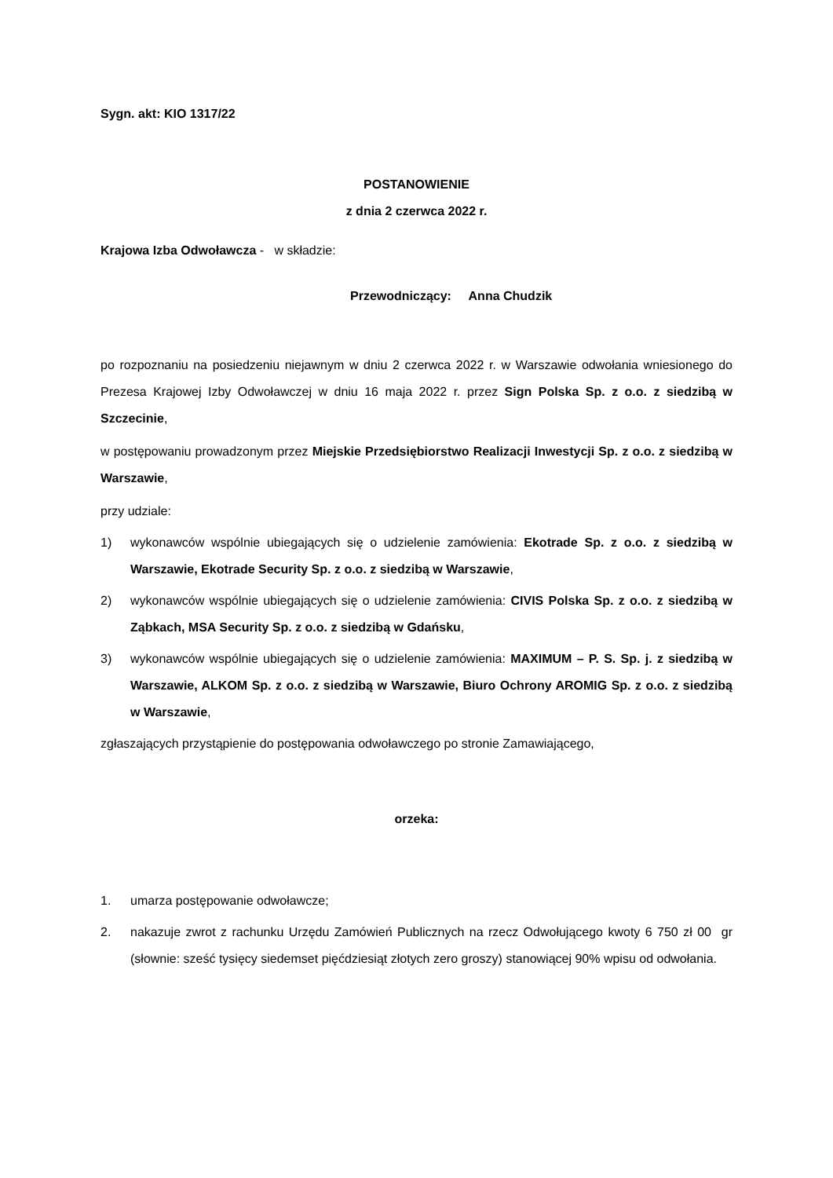Sygn. akt: KIO 1317/22
POSTANOWIENIE
z dnia 2 czerwca 2022 r.
Krajowa Izba Odwoławcza - w składzie:
Przewodniczący: Anna Chudzik
po rozpoznaniu na posiedzeniu niejawnym w dniu 2 czerwca 2022 r. w Warszawie odwołania wniesionego do Prezesa Krajowej Izby Odwoławczej w dniu 16 maja 2022 r. przez Sign Polska Sp. z o.o. z siedzibą w Szczecinie,
w postępowaniu prowadzonym przez Miejskie Przedsiębiorstwo Realizacji Inwestycji Sp. z o.o. z siedzibą w Warszawie,
przy udziale:
1) wykonawców wspólnie ubiegających się o udzielenie zamówienia: Ekotrade Sp. z o.o. z siedzibą w Warszawie, Ekotrade Security Sp. z o.o. z siedzibą w Warszawie,
2) wykonawców wspólnie ubiegających się o udzielenie zamówienia: CIVIS Polska Sp. z o.o. z siedzibą w Ząbkach, MSA Security Sp. z o.o. z siedzibą w Gdańsku,
3) wykonawców wspólnie ubiegających się o udzielenie zamówienia: MAXIMUM – P. S. Sp. j. z siedzibą w Warszawie, ALKOM Sp. z o.o. z siedzibą w Warszawie, Biuro Ochrony AROMIG Sp. z o.o. z siedzibą w Warszawie,
zgłaszających przystąpienie do postępowania odwoławczego po stronie Zamawiającego,
orzeka:
1. umarza postępowanie odwoławcze;
2. nakazuje zwrot z rachunku Urzędu Zamówień Publicznych na rzecz Odwołującego kwoty 6 750 zł 00 gr (słownie: sześć tysięcy siedemset pięćdziesiąt złotych zero groszy) stanowiącej 90% wpisu od odwołania.